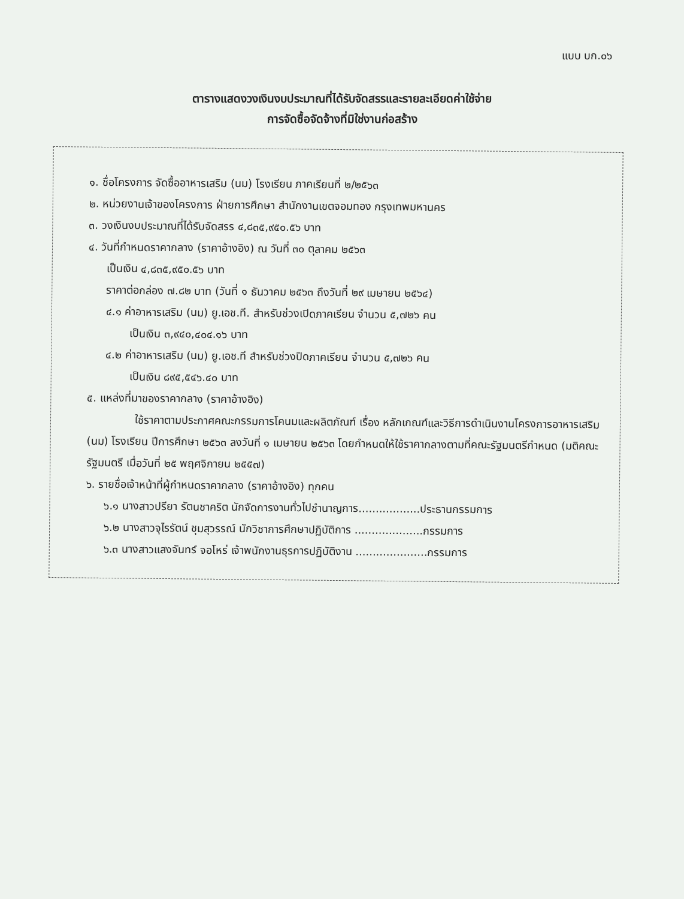แบบ บก.๐๖
ตารางแสดงวงเงินงบประมาณที่ได้รับจัดสรรและรายละเอียดค่าใช้จ่าย
การจัดซื้อจัดจ้างที่มิใช่งานก่อสร้าง
๑. ชื่อโครงการ จัดซื้ออาหารเสริม (นม) โรงเรียน ภาคเรียนที่ ๒/๒๕๖๓
๒. หน่วยงานเจ้าของโครงการ ฝ่ายการศึกษา สำนักงานเขตจอมทอง กรุงเทพมหานคร
๓. วงเงินงบประมาณที่ได้รับจัดสรร ๔,๘๓๕,๙๕๐.๕๖ บาท
๔. วันที่กำหนดราคากลาง (ราคาอ้างอิง) ณ วันที่ ๓๐ ตุลาคม ๒๕๖๓
เป็นเงิน ๔,๘๓๕,๙๕๐.๕๖ บาท
ราคาต่อกล่อง ๗.๘๒ บาท (วันที่ ๑ ธันวาคม ๒๕๖๓ ถึงวันที่ ๒๙ เมษายน ๒๕๖๔)
๔.๑ ค่าอาหารเสริม (นม) ยู.เอช.ที. สำหรับช่วงเปิดภาคเรียน จำนวน ๕,๗๒๖ คน
เป็นเงิน ๓,๙๔๐,๔๐๔.๑๖ บาท
๔.๒ ค่าอาหารเสริม (นม) ยู.เอช.ที สำหรับช่วงปิดภาคเรียน จำนวน ๕,๗๒๖ คน
เป็นเงิน ๘๙๕,๕๔๖.๔๐ บาท
๕. แหล่งที่มาของราคากลาง (ราคาอ้างอิง)
ใช้ราคาตามประกาศคณะกรรมการโคนมและผลิตภัณฑ์ เรื่อง หลักเกณฑ์และวิธีการดำเนินงานโครงการอาหารเสริม (นม) โรงเรียน ปีการศึกษา ๒๕๖๓ ลงวันที่ ๑ เมษายน ๒๕๖๓ โดยกำหนดให้ใช้ราคากลางตามที่คณะรัฐมนตรีกำหนด (มติคณะรัฐมนตรี เมื่อวันที่ ๒๕ พฤศจิกายน ๒๕๕๗)
๖. รายชื่อเจ้าหน้าที่ผู้กำหนดราคากลาง (ราคาอ้างอิง) ทุกคน
๖.๑ นางสาวปรียา รัตนชาคริต นักจัดการงานทั่วไปชำนาญการ..................ประธานกรรมการ
๖.๒ นางสาวจุไรรัตน์ ชุมสุวรรณ์ นักวิชาการศึกษาปฏิบัติการ ....................กรรมการ
๖.๓ นางสาวแสงจันทร์ จอโหร่ เจ้าพนักงานธุรการปฏิบัติงาน .....................กรรมการ